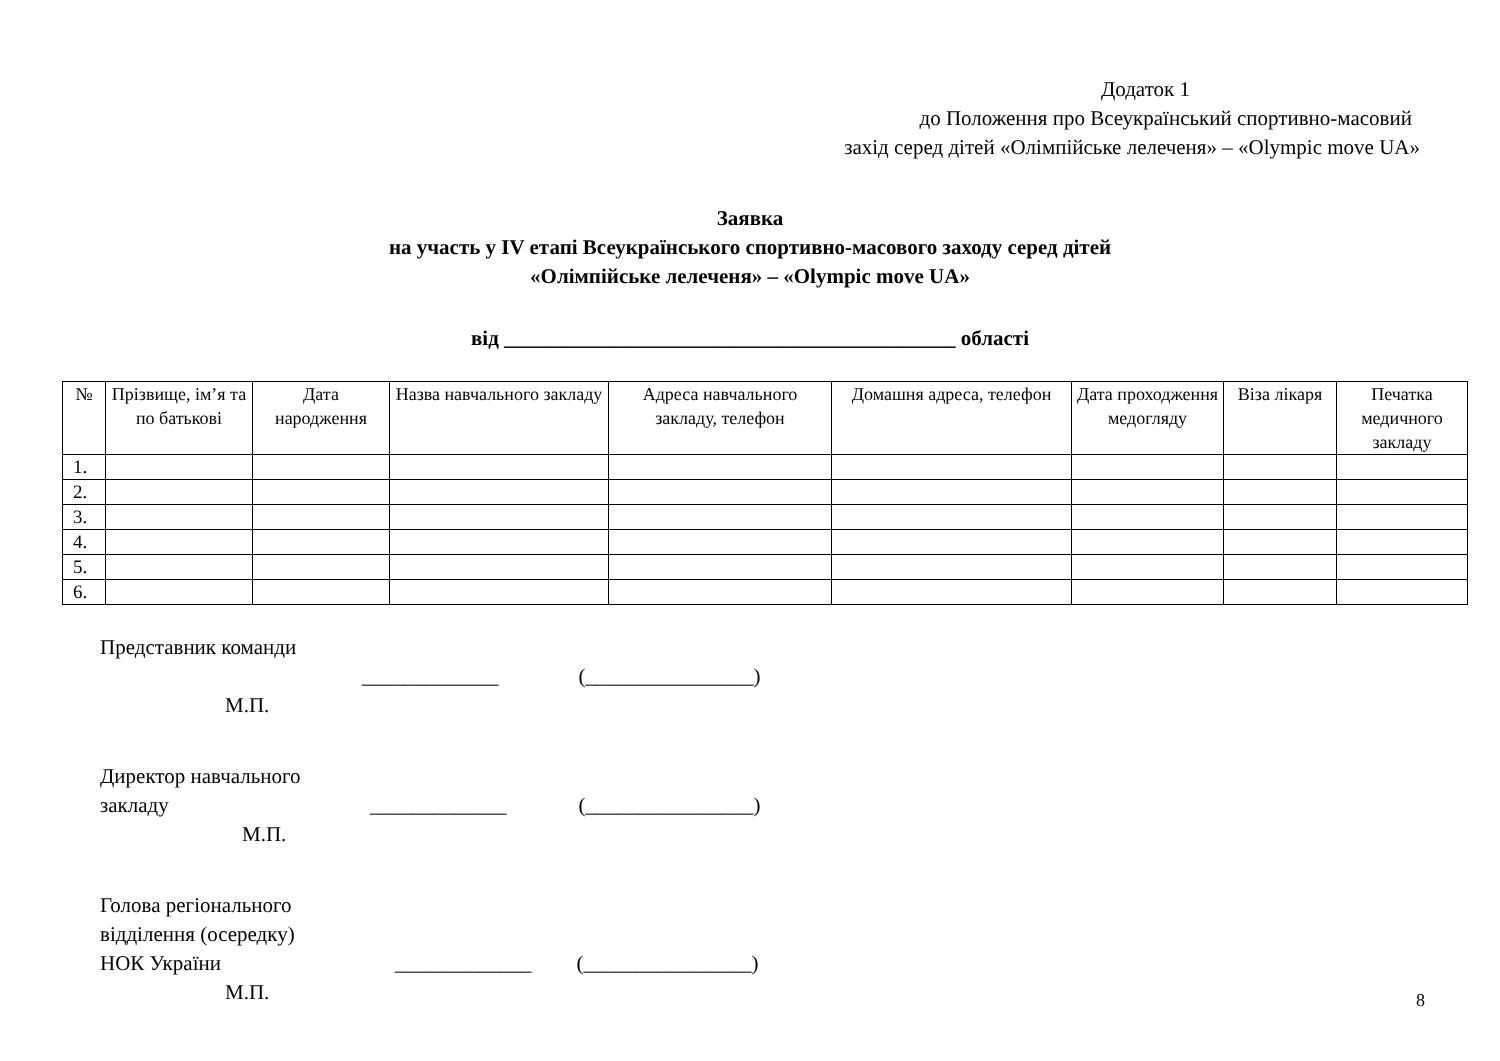Додаток 1
до Положення про Всеукраїнський спортивно-масовий
захід серед дітей «Олімпійське лелеченя» – «Olympic move UA»
Заявка
на участь у IV етапі Всеукраїнського спортивно-масового заходу серед дітей
«Олімпійське лелеченя» – «Olympic move UA»
від ___________________________________________ області
| № | Прізвище, ім’я та по батькові | Дата народження | Назва навчального закладу | Адреса навчального закладу, телефон | Домашня адреса, телефон | Дата проходження медогляду | Віза лікаря | Печатка медичного закладу |
| --- | --- | --- | --- | --- | --- | --- | --- | --- |
| 1. | | | | | | | | |
| 2. | | | | | | | | |
| 3. | | | | | | | | |
| 4. | | | | | | | | |
| 5. | | | | | | | | |
| 6. | | | | | | | | |
Представник команди
_____________ (________________)
М.П.
Директор навчального
закладу _____________ (________________)
М.П.
Голова регіонального
відділення (осередку)
НОК України _____________ (________________)
М.П.
8